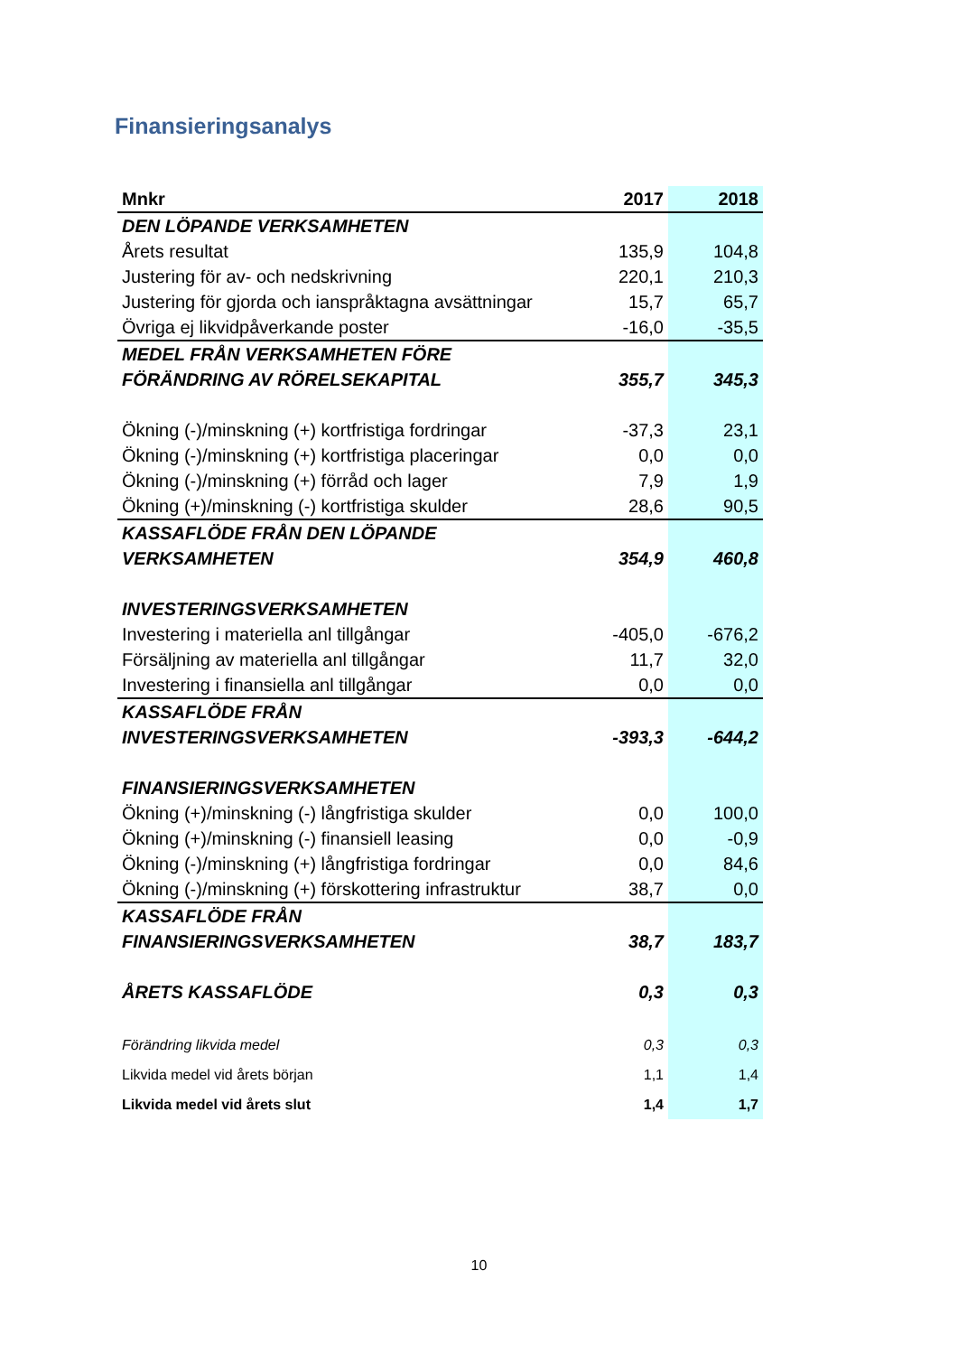Finansieringsanalys
| Mnkr | 2017 | 2018 |
| --- | --- | --- |
| DEN LÖPANDE VERKSAMHETEN | | |
| Årets resultat | 135,9 | 104,8 |
| Justering för av- och nedskrivning | 220,1 | 210,3 |
| Justering för gjorda och ianspråktagna avsättningar | 15,7 | 65,7 |
| Övriga ej likvidpåverkande poster | -16,0 | -35,5 |
| MEDEL FRÅN VERKSAMHETEN FÖRE | | |
| FÖRÄNDRING AV RÖRELSEKAPITAL | 355,7 | 345,3 |
| Ökning (-)/minskning (+) kortfristiga fordringar | -37,3 | 23,1 |
| Ökning (-)/minskning (+) kortfristiga placeringar | 0,0 | 0,0 |
| Ökning (-)/minskning (+) förråd och lager | 7,9 | 1,9 |
| Ökning (+)/minskning (-) kortfristiga skulder | 28,6 | 90,5 |
| KASSAFLÖDE FRÅN DEN LÖPANDE | | |
| VERKSAMHETEN | 354,9 | 460,8 |
| INVESTERINGSVERKSAMHETEN | | |
| Investering i materiella anl tillgångar | -405,0 | -676,2 |
| Försäljning av materiella anl tillgångar | 11,7 | 32,0 |
| Investering i finansiella anl tillgångar | 0,0 | 0,0 |
| KASSAFLÖDE FRÅN | | |
| INVESTERINGSVERKSAMHETEN | -393,3 | -644,2 |
| FINANSIERINGSVERKSAMHETEN | | |
| Ökning (+)/minskning (-) långfristiga skulder | 0,0 | 100,0 |
| Ökning (+)/minskning (-) finansiell leasing | 0,0 | -0,9 |
| Ökning (-)/minskning (+) långfristiga fordringar | 0,0 | 84,6 |
| Ökning (-)/minskning (+) förskottering infrastruktur | 38,7 | 0,0 |
| KASSAFLÖDE FRÅN | | |
| FINANSIERINGSVERKSAMHETEN | 38,7 | 183,7 |
| ÅRETS KASSAFLÖDE | 0,3 | 0,3 |
| Förändring likvida medel | 0,3 | 0,3 |
| Likvida medel vid årets början | 1,1 | 1,4 |
| Likvida medel vid årets slut | 1,4 | 1,7 |
10